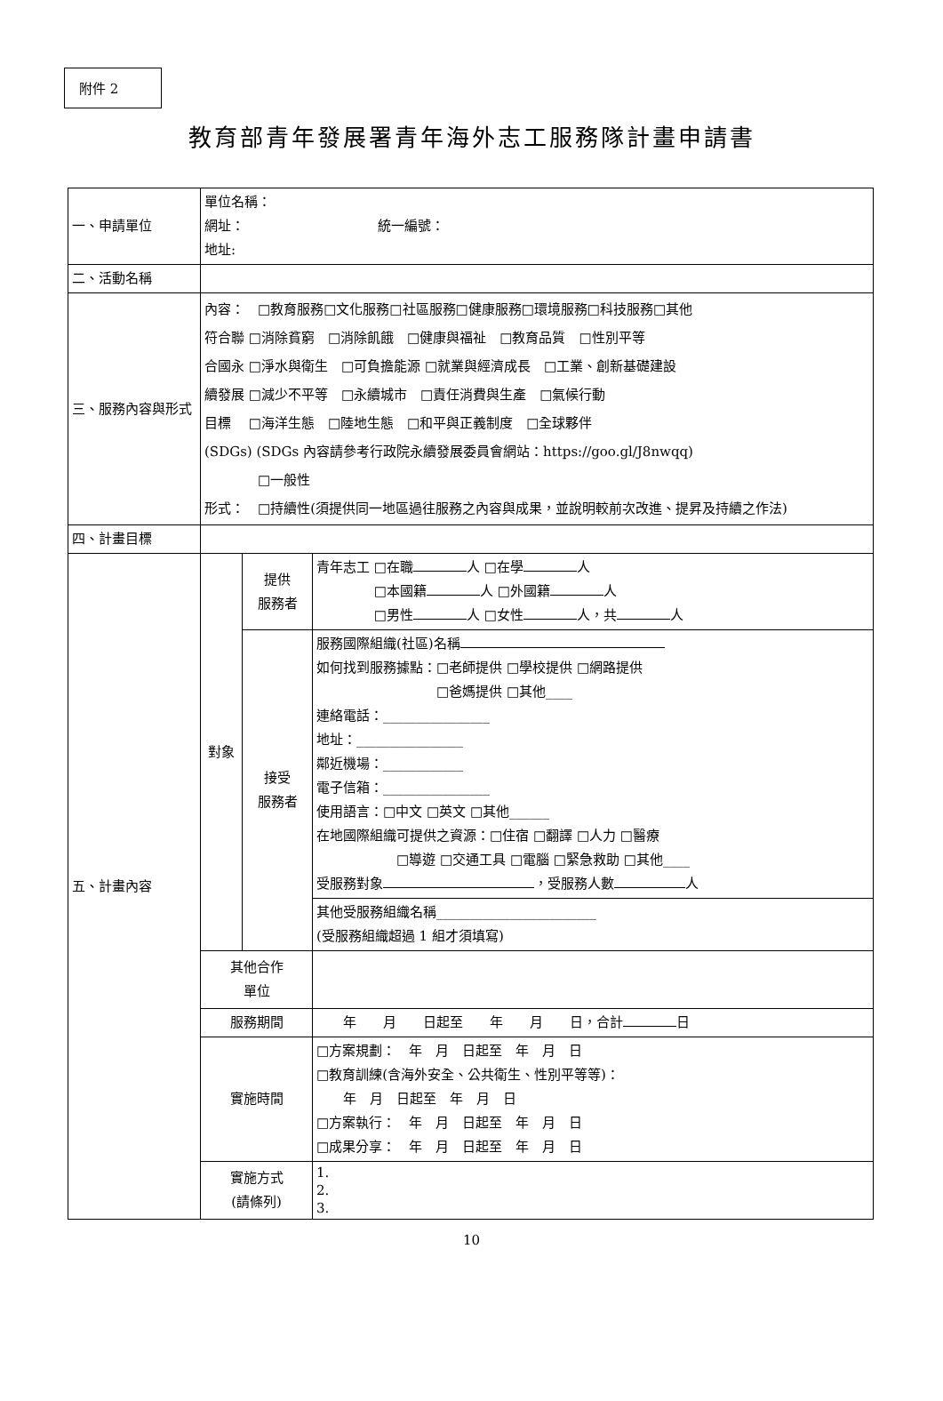附件 2
教育部青年發展署青年海外志工服務隊計畫申請書
| 一、申請單位 | 單位名稱： 網址： 統一編號： 地址: | | |
| 二、活動名稱 | | | |
| 三、服務內容與形式 | 內容： □教育服務□文化服務□社區服務□健康服務□環境服務□科技服務□其他 符合聯 □消除貧窮 □消除飢餓 □健康與福祉 □教育品質 □性別平等 合國永 □淨水與衛生 □可負擔能源 □就業與經濟成長 □工業、創新基礎建設 續發展 □減少不平等 □永續城市 □責任消費與生產 □氣候行動 目標 □海洋生態 □陸地生態 □和平與正義制度 □全球夥伴 (SDGs) (SDGs 內容請參考行政院永續發展委員會網站：https://goo.gl/J8nwqq) □一般性 形式： □持續性(須提供同一地區過往服務之內容與成果，並說明較前次改進、提昇及持續之作法) | | |
| 四、計畫目標 | | | |
| 五、計畫內容 | 對象 | 提供 服務者 | 青年志工 □在職 人 □在學 人 □本國籍 人 □外國籍 人 □男性 人 □女性 人，共 人 |
| | | 接受 服務者 | 服務國際組織(社區)名稱 如何找到服務據點：□老師提供 □學校提供 □網路提供 □爸媽提供 □其他____ 連絡電話：________________ 地址：________________ 鄰近機場：____________ 電子信箱：________________ 使用語言：□中文 □英文 □其他______ 在地國際組織可提供之資源：□住宿 □翻譯 □人力 □醫療 □導遊 □交通工具 □電腦 □緊急救助 □其他____ 受服務對象 ，受服務人數 人 |
| | | | 其他受服務組織名稱________________________ (受服務組織超過 1 組才須填寫) |
| | 其他合作 單位 | | |
| | 服務期間 | | 年 月 日起至 年 月 日，合計 日 |
| | 實施時間 | | □方案規劃： 年 月 日起至 年 月 日 □教育訓練(含海外安全、公共衛生、性別平等等)： 年 月 日起至 年 月 日 □方案執行： 年 月 日起至 年 月 日 □成果分享： 年 月 日起至 年 月 日 |
| | 實施方式 (請條列) | | 1. 2. 3. |
10